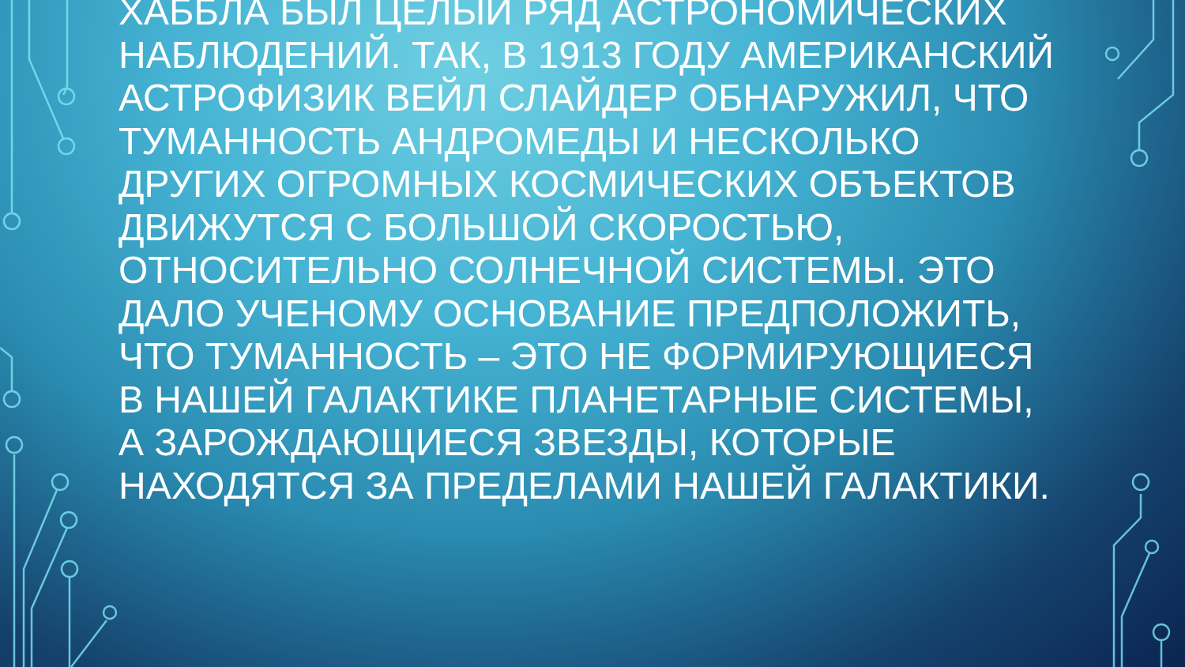ХАББЛА БЫЛ ЦЕЛЫЙ РЯД АСТРОНОМИЧЕСКИХ НАБЛЮДЕНИЙ. ТАК, В 1913 ГОДУ АМЕРИКАНСКИЙ АСТРОФИЗИК ВЕЙЛ СЛАЙДЕР ОБНАРУЖИЛ, ЧТО ТУМАННОСТЬ АНДРОМЕДЫ И НЕСКОЛЬКО ДРУГИХ ОГРОМНЫХ КОСМИЧЕСКИХ ОБЪЕКТОВ ДВИЖУТСЯ С БОЛЬШОЙ СКОРОСТЬЮ, ОТНОСИТЕЛЬНО СОЛНЕЧНОЙ СИСТЕМЫ. ЭТО ДАЛО УЧЕНОМУ ОСНОВАНИЕ ПРЕДПОЛОЖИТЬ, ЧТО ТУМАННОСТЬ – ЭТО НЕ ФОРМИРУЮЩИЕСЯ В НАШЕЙ ГАЛАКТИКЕ ПЛАНЕТАРНЫЕ СИСТЕМЫ, А ЗАРОЖДАЮЩИЕСЯ ЗВЕЗДЫ, КОТОРЫЕ НАХОДЯТСЯ ЗА ПРЕДЕЛАМИ НАШЕЙ ГАЛАКТИКИ.